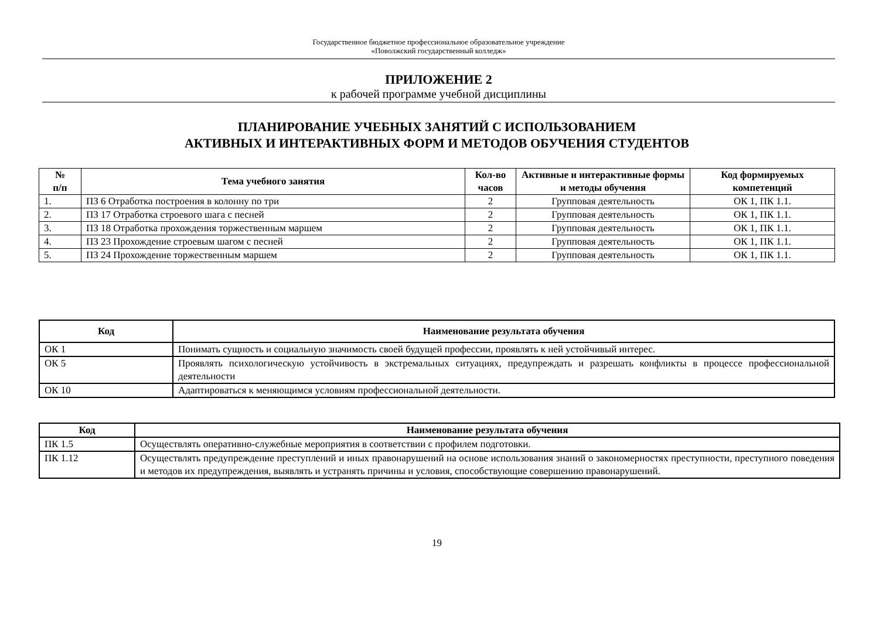Государственное бюджетное профессиональное образовательное учреждение
«Поволжский государственный колледж»
ПРИЛОЖЕНИЕ 2
к рабочей программе учебной дисциплины
ПЛАНИРОВАНИЕ УЧЕБНЫХ ЗАНЯТИЙ С ИСПОЛЬЗОВАНИЕМ
АКТИВНЫХ И ИНТЕРАКТИВНЫХ ФОРМ И МЕТОДОВ ОБУЧЕНИЯ СТУДЕНТОВ
| № п/п | Тема учебного занятия | Кол-во часов | Активные и интерактивные формы и методы обучения | Код формируемых компетенций |
| --- | --- | --- | --- | --- |
| 1. | ПЗ 6 Отработка построения в колонну по три | 2 | Групповая деятельность | ОК 1, ПК 1.1. |
| 2. | ПЗ 17 Отработка строевого шага с песней | 2 | Групповая деятельность | ОК 1, ПК 1.1. |
| 3. | ПЗ 18 Отработка прохождения торжественным маршем | 2 | Групповая деятельность | ОК 1, ПК 1.1. |
| 4. | ПЗ 23 Прохождение строевым шагом с песней | 2 | Групповая деятельность | ОК 1, ПК 1.1. |
| 5. | ПЗ 24 Прохождение торжественным маршем | 2 | Групповая деятельность | ОК 1, ПК 1.1. |
| Код | Наименование результата обучения |
| --- | --- |
| ОК 1 | Понимать сущность и социальную значимость своей будущей профессии, проявлять к ней устойчивый интерес. |
| ОК 5 | Проявлять психологическую устойчивость в экстремальных ситуациях, предупреждать и разрешать конфликты в процессе профессиональной деятельности |
| ОК 10 | Адаптироваться к меняющимся условиям профессиональной деятельности. |
| Код | Наименование результата обучения |
| --- | --- |
| ПК 1.5 | Осуществлять оперативно-служебные мероприятия в соответствии с профилем подготовки. |
| ПК 1.12 | Осуществлять предупреждение преступлений и иных правонарушений на основе использования знаний о закономерностях преступности, преступного поведения и методов их предупреждения, выявлять и устранять причины и условия, способствующие совершению правонарушений. |
19